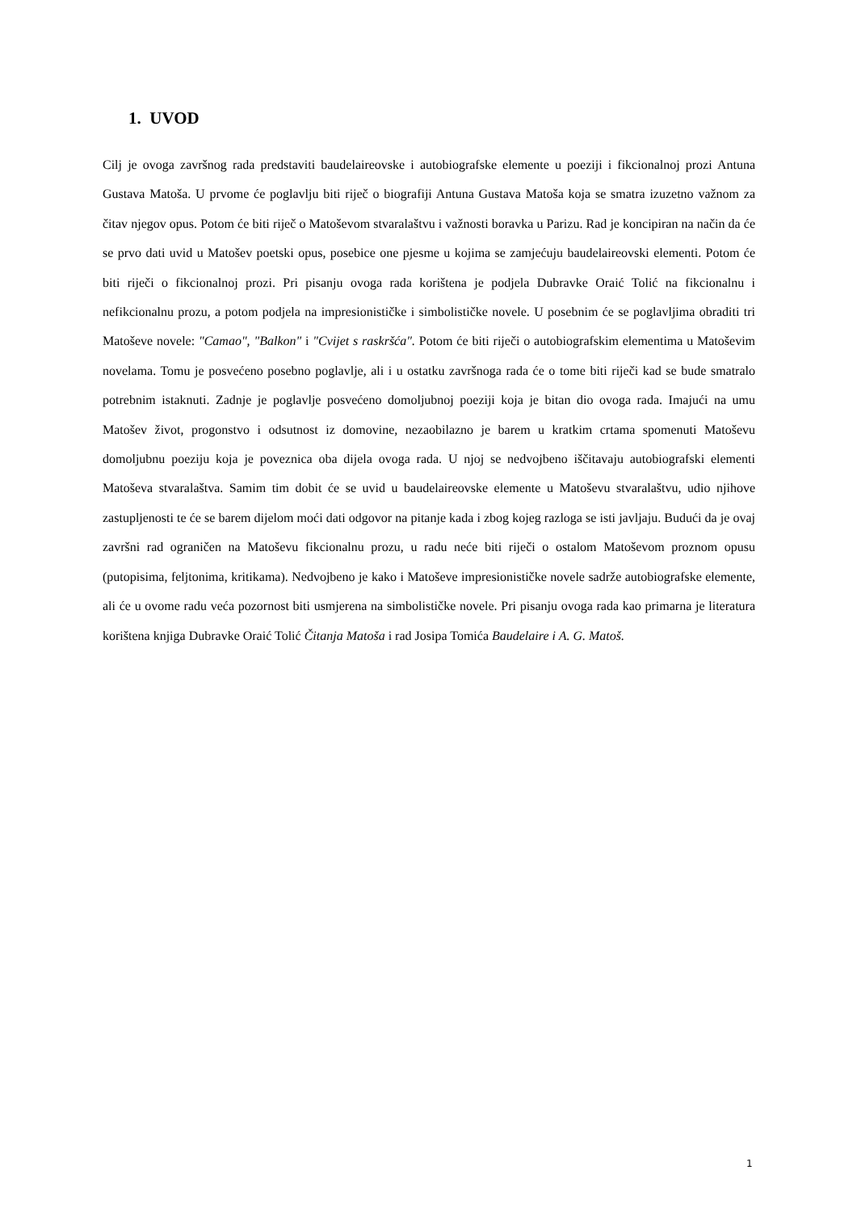1. UVOD
Cilj je ovoga završnog rada predstaviti baudelaireovske i autobiografske elemente u poeziji i fikcionalnoj prozi Antuna Gustava Matoša. U prvome će poglavlju biti riječ o biografiji Antuna Gustava Matoša koja se smatra izuzetno važnom za čitav njegov opus. Potom će biti riječ o Matoševom stvaralaštvu i važnosti boravka u Parizu. Rad je koncipiran na način da će se prvo dati uvid u Matošev poetski opus, posebice one pjesme u kojima se zamjećuju baudelaireovski elementi. Potom će biti riječi o fikcionalnoj prozi. Pri pisanju ovoga rada korištena je podjela Dubravke Oraić Tolić na fikcionalnu i nefikcionalnu prozu, a potom podjela na impresionističke i simbolističke novele. U posebnim će se poglavljima obraditi tri Matoševe novele: "Camao", "Balkon" i "Cvijet s raskršća". Potom će biti riječi o autobiografskim elementima u Matoševim novelama. Tomu je posvećeno posebno poglavlje, ali i u ostatku završnoga rada će o tome biti riječi kad se bude smatralo potrebnim istaknuti. Zadnje je poglavlje posvećeno domoljubnoj poeziji koja je bitan dio ovoga rada. Imajući na umu Matošev život, progonstvo i odsutnost iz domovine, nezaobilazno je barem u kratkim crtama spomenuti Matoševu domoljubnu poeziju koja je poveznica oba dijela ovoga rada. U njoj se nedvojbeno iščitavaju autobiografski elementi Matoševa stvaralaštva. Samim tim dobit će se uvid u baudelaireovske elemente u Matoševu stvaralaštvu, udio njihove zastupljenosti te će se barem dijelom moći dati odgovor na pitanje kada i zbog kojeg razloga se isti javljaju. Budući da je ovaj završni rad ograničen na Matoševu fikcionalnu prozu, u radu neće biti riječi o ostalom Matoševom proznom opusu (putopisima, feljtonima, kritikama). Nedvojbeno je kako i Matoševe impresionističke novele sadrže autobiografske elemente, ali će u ovome radu veća pozornost biti usmjerena na simbolističke novele. Pri pisanju ovoga rada kao primarna je literatura korištena knjiga Dubravke Oraić Tolić Čitanja Matoša i rad Josipa Tomića Baudelaire i A. G. Matoš.
1